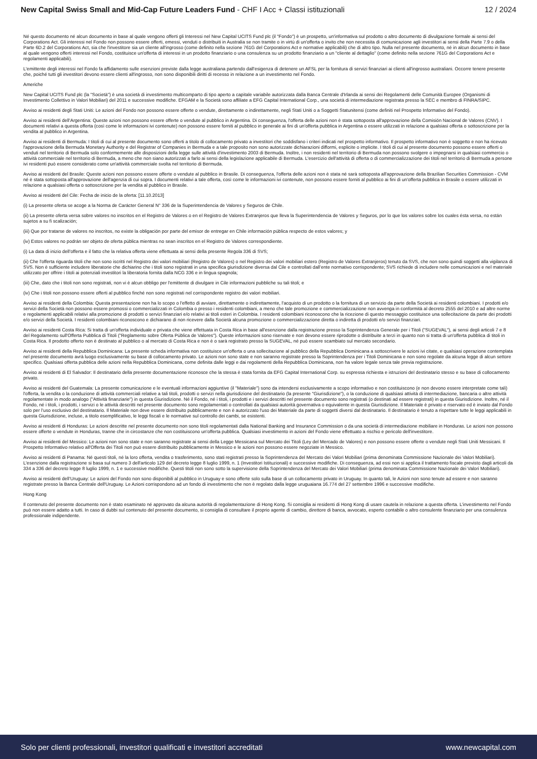New Capital Swiss Small and Mid-Cap Future Leaders Fund - CHF I Acc + Classi istituzionali
12 / 2024
Né questo documento né alcun documento in base al quale vengono offerti gli Interessi nel New Capital UCITS Fund plc (il "Fondo") è un prospetto, un'informativa sul prodotto o altro documento di divulgazione formale ai sensi del Corporations Act. Gli interessi nel Fondo non possono essere offerti, emessi, venduti o distribuiti in Australia se non tramite o in virtù di un'offerta o invito che non necessita di comunicazione agli investitori ai sensi della Parte 7.9 o della Parte 6D.2 del Corporations Act, sia che l'investitore sia un cliente all'ingrosso (come definito nella sezione 761G del Corporations Act e normative applicabili) che di altro tipo. Nulla nel presente documento, né in alcun documento in base al quale vengono offerti interessi nel Fondo, costituisce un'offerta di interessi in un prodotto finanziario o una consulenza su un prodotto finanziario a un "cliente al dettaglio" (come definito nella sezione 761G del Corporations Act e regolamenti applicabili).
L'emittente degli interessi nel Fondo fa affidamento sulle esenzioni previste dalla legge australiana partendo dall'esigenza di detenere un AFSL per la fornitura di servizi finanziari ai clienti all'ingrosso australiani. Occorre tenere presente che, poiché tutti gli investitori devono essere clienti all'ingrosso, non sono disponibili diritti di recesso in relazione a un investimento nel Fondo.
Americhe
New Capital UCITS Fund plc (la "Società") è una società di investimento multicomparto di tipo aperto a capitale variabile autorizzata dalla Banca Centrale d'Irlanda ai sensi dei Regolamenti delle Comunità Europee (Organismi di Investimento Collettivo in Valori Mobiliari) del 2011 e successive modifiche. EFGAM e la Società sono affiliate a EFG Capital International Corp., una società di intermediazione registrata presso la SEC e membro di FINRA/SIPC.
Avviso ai residenti degli Stati Uniti: Le azioni del Fondo non possono essere offerte o vendute, direttamente o indirettamente, negli Stati Uniti o a Soggetti Statunitensi (come definiti nel Prospetto Informativo del Fondo).
Avviso ai residenti dell’Argentina: Queste azioni non possono essere offerte o vendute al pubblico in Argentina. Di conseguenza, l'offerta delle azioni non è stata sottoposta all'approvazione della Comisión Nacional de Valores (CNV). I documenti relativi a questa offerta (così come le informazioni ivi contenute) non possono essere forniti al pubblico in generale ai fini di un'offerta pubblica in Argentina o essere utilizzati in relazione a qualsiasi offerta o sottoscrizione per la vendita al pubblico in Argentina.
Avviso ai residenti di Bermuda: I titoli di cui al presente documento sono offerti a titolo di collocamento privato a investitori che soddisfano i criteri indicati nel prospetto informativo. Il prospetto informativo non è soggetto e non ha ricevuto l'approvazione della Bermuda Monetary Authority e del Registrar of Companies in Bermuda e a tale proposito non sono autorizzate dichiarazioni difformi, esplicite o implicite. I titoli di cui al presente documento possono essere offerti o venduti nel territorio di Bermuda solo conformemente alle disposizioni della legge sulle attività d'investimento 2003 di Bermuda. Inoltre, i non residenti nel territorio di Bermuda non possono svolgere o impegnarsi in qualsiasi commercio o attività commerciale nel territorio di Bermuda, a meno che non siano autorizzati a farlo ai sensi della legislazione applicabile di Bermuda. L'esercizio dell'attività di offerta o di commercializzazione dei titoli nel territorio di Bermuda a persone ivi residenti può essere considerato come un'attività commerciale svolta nel territorio di Bermuda.
Avviso ai residenti del Brasile: Queste azioni non possono essere offerte o vendute al pubblico in Brasile. Di conseguenza, l'offerta delle azioni non è stata né sarà sottoposta all'approvazione della Brazilian Securities Commission - CVM né è stata sottoposta all'approvazione dell'agenzia di cui sopra. I documenti relativi a tale offerta, così come le informazioni ivi contenute, non possono essere forniti al pubblico ai fini di un'offerta pubblica in Brasile o essere utilizzati in relazione a qualsiasi offerta o sottoscrizione per la vendita al pubblico in Brasile.
Avviso ai residenti del Cile: Fecha de inicio de la oferta: [11.10.2013]
(i) La presente oferta se acoge a la Norma de Carácter General N° 336 de la Superintendencia de Valores y Seguros de Chile.
(ii) La presente oferta versa sobre valores no inscritos en el Registro de Valores o en el Registro de Valores Extranjeros que lleva la Superintendencia de Valores y Seguros, por lo que los valores sobre los cuales ésta versa, no están sujetos a su fi scalización;
(iii) Que por tratarse de valores no inscritos, no existe la obligación por parte del emisor de entregar en Chile información pública respecto de estos valores; y
(iv) Estos valores no podrán ser objeto de oferta pública mientras no sean inscritos en el Registro de Valores correspondiente.
(i) La data di inizio dell'offerta e il fatto che la relativa offerta viene effettuata ai sensi della presente Regola 336 di SVS;
(ii) Che l'offerta riguarda titoli che non sono iscritti nel Registro dei valori mobiliari (Registro de Valores) o nel Registro dei valori mobiliari estero (Registro de Valores Extranjeros) tenuto da SVS, che non sono quindi soggetti alla vigilanza di SVS. Non è sufficiente includere liberatorie che dichiarino che i titoli sono registrati in una specifica giurisdizione diversa dal Cile e controllati dall’ente normativo corrispondente; SVS richiede di includere nelle comunicazioni e nel materiale utilizzato per offrire i titoli ai potenziali investitori la liberatoria fornita dalla NCG 336 e in lingua spagnola;
(iii) Che, dato che i titoli non sono registrati, non vi è alcun obbligo per l'emittente di divulgare in Cile informazioni pubbliche su tali titoli; e
(iv) Che i titoli non possono essere offerti al pubblico finché non sono registrati nel corrispondente registro dei valori mobiliari.
Avviso ai residenti della Colombia: Questa presentazione non ha lo scopo o l'effetto di avviare, direttamente o indirettamente, l'acquisto di un prodotto o la fornitura di un servizio da parte della Società ai residenti colombiani. I prodotti e/o servizi della Società non possono essere promossi o commercializzati in Colombia o presso i residenti colombiani, a meno che tale promozione e commercializzazione non avvenga in conformità al decreto 2555 del 2010 e ad altre norme e regolamenti applicabili relativi alla promozione di prodotti o servizi finanziari e/o relativi ai titoli esteri in Colombia. I residenti colombiani riconoscono che la ricezione di questo messaggio costituisce una sollecitazione da parte dei prodotti e/o servizi della Società. I residenti colombiani riconoscono e dichiarano di non ricevere dalla Società alcuna promozione o commercializzazione diretta o indiretta di prodotti e/o servizi finanziari.
Avviso ai residenti Costa Rica: Si tratta di un'offerta individuale e privata che viene effettuata in Costa Rica in base all'esenzione dalla registrazione presso la Soprintendenza Generale per i Titoli ("SUGEVAL"), ai sensi degli articoli 7 e 8 del Regolamento sull'Offerta Pubblica di Titoli ("Reglamento sobre Oferta Pública de Valores"). Queste informazioni sono riservate e non devono essere riprodotte o distribuite a terzi in quanto non si tratta di un'offerta pubblica di titoli in Costa Rica. Il prodotto offerto non è destinato al pubblico o al mercato di Costa Rica e non è o sarà registrato presso la SUGEVAL, né può essere scambiato sul mercato secondario.
Avviso ai residenti della Repubblica Dominicana: La presente scheda informativa non costituisce un'offerta o una sollecitazione al pubblico della Repubblica Dominicana a sottoscrivere le azioni ivi citate, e qualsiasi operazione contemplata nel presente documento avrà luogo esclusivamente su base di collocamento privato. Le azioni non sono state e non saranno registrate presso la Soprintendenza per i Titoli Dominicana e non sono regolate da alcuna legge di alcun settore specifico. Qualsiasi offerta pubblica delle azioni nella Repubblica Dominicana, come definita dalle leggi e dai regolamenti della Repubblica Dominicana, non ha valore legale senza tale previa registrazione.
Avviso ai residenti di El Salvador: Il destinatario della presente documentazione riconosce che la stessa è stata fornita da EFG Capital International Corp. su espressa richiesta e istruzioni del destinatario stesso e su base di collocamento privato.
Avviso ai residenti del Guatemala: La presente comunicazione e le eventuali informazioni aggiuntive (il "Materiale") sono da intendersi esclusivamente a scopo informativo e non costituiscono (e non devono essere interpretate come tali) l'offerta, la vendita o la conduzione di attività commerciali relative a tali titoli, prodotti o servizi nella giurisdizione del destinatario (la presente "Giurisdizione"), o la conduzione di qualsiasi attività di intermediazione, bancaria o altre attività regolamentate in modo analogo ("Attività finanziarie") in questa Giurisdizione. Né il Fondo, né i titoli, i prodotti e i servizi descritti nel presente documento sono registrati (o destinati ad essere registrati) in questa Giurisdizione. Inoltre, né il Fondo, né i titoli, i prodotti, i servizi o le attività descritti nel presente documento sono regolamentati o controllati da qualsiasi autorità governativa o equivalente in questa Giurisdizione. Il Materiale è privato e riservato ed è inviato dal Fondo solo per l’uso esclusivo del destinatario. Il Materiale non deve essere distribuito pubblicamente e non è autorizzato l'uso dei Materiale da parte di soggetti diversi dal destinatario. Il destinatario è tenuto a rispettare tutte le leggi applicabili in questa Giurisdizione, incluse, a titolo esemplificativo, le leggi fiscali e le normative sul controllo dei cambi, se esistenti.
Avviso ai residenti di Honduras: Le azioni descritte nel presente documento non sono titoli regolamentati dalla National Banking and Insurance Commission o da una società di intermediazione mobiliare in Honduras. Le azioni non possono essere offerte o vendute in Honduras, tranne che in circostanze che non costituiscono un'offerta pubblica. Qualsiasi investimento in azioni del Fondo viene effettuato a rischio e pericolo dell'investitore.
Avviso ai residenti del Messico: Le azioni non sono state e non saranno registrate ai sensi della Legge Messicana sul Mercato dei Titoli (Ley del Mercado de Valores) e non possono essere offerte o vendute negli Stati Uniti Messicani. Il Prospetto Informativo relativo all'Offerta dei Titoli non può essere distribuito pubblicamente in Messico e le azioni non possono essere negoziate in Messico.
Avviso ai residenti di Panama: Né questi titoli, né la loro offerta, vendita o trasferimento, sono stati registrati presso la Soprintendenza del Mercato dei Valori Mobiliari (prima denominata Commissione Nazionale dei Valori Mobiliari). L'esenzione dalla registrazione si basa sul numero 3 dell'articolo 129 del decreto legge 8 luglio 1999, n. 1 (Investitori Istituzionali) e successive modifiche. Di conseguenza, ad essi non si applica il trattamento fiscale previsto dagli articoli da 334 a 336 del decreto legge 8 luglio 1999, n. 1 e successive modifiche. Questi titoli non sono sotto la supervisione della Soprintendenza del Mercato dei Valori Mobiliari (prima denominata Commissione Nazionale dei Valori Mobiliari).
Avviso ai residenti dell’Uruguay: Le azioni del Fondo non sono disponibili al pubblico in Uruguay e sono offerte solo sulla base di un collocamento privato in Uruguay. In quanto tali, le Azioni non sono tenute ad essere e non saranno registrate presso la Banca Centrale dell'Uruguay. Le Azioni corrispondono ad un fondo di investimento che non è regolato dalla legge uruguaiana 16.774 del 27 settembre 1996 e successive modifiche.
Hong Kong
Il contenuto del presente documento non è stato esaminato né approvato da alcuna autorità di regolamentazione di Hong Kong. Si consiglia ai residenti di Hong Kong di usare cautela in relazione a questa offerta. L’investimento nel Fondo può non essere adatto a tutti. In caso di dubbi sul contenuto del presente documento, si consiglia di consultare il proprio agente di cambio, direttore di banca, avvocato, esperto contabile o altro consulente finanziario per una consulenza professionale indipendente.
Solo per clienti professionali, investitori qualificati e investitori accreditati
www.newcapital.com